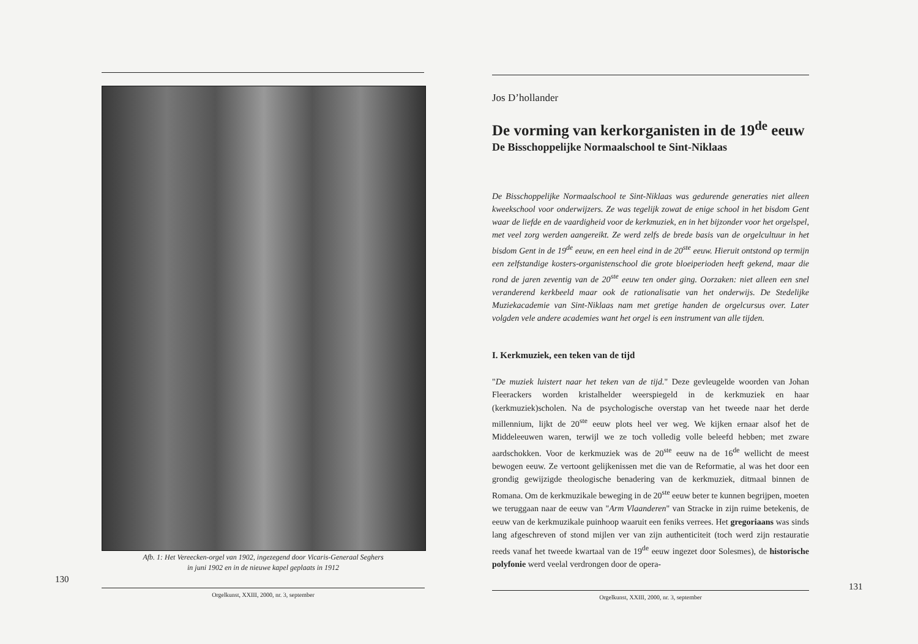Afb. 1: Het Vereecken-orgel van 1902, ingezegend door Vicaris-Generaal Seghers
in juni 1902 en in de nieuwe kapel geplaats in 1912
130
Orgelkunst, XXIII, 2000, nr. 3, september
Jos D’hollander
De vorming van kerkorganisten in de 19<sup>de</sup> eeuw
De Bisschoppelijke Normaalschool te Sint-Niklaas
De Bisschoppelijke Normaalschool te Sint-Niklaas was gedurende generaties niet alleen kweekschool voor onderwijzers. Ze was tegelijk zowat de enige school in het bisdom Gent waar de liefde en de vaardigheid voor de kerkmuziek, en in het bijzonder voor het orgelspel, met veel zorg werden aangereikt. Ze werd zelfs de brede basis van de orgelcultuur in het bisdom Gent in de 19<sup>de</sup> eeuw, en een heel eind in de 20<sup>ste</sup> eeuw. Hieruit ontstond op termijn een zelfstandige kosters-organistenschool die grote bloeiperioden heeft gekend, maar die rond de jaren zeventig van de 20<sup>ste</sup> eeuw ten onder ging. Oorzaken: niet alleen een snel veranderend kerkbeeld maar ook de rationalisatie van het onderwijs. De Stedelijke Muziekacademie van Sint-Niklaas nam met gretige handen de orgelcursus over. Later volgden vele andere academies want het orgel is een instrument van alle tijden.
I. Kerkmuziek, een teken van de tijd
"De muziek luistert naar het teken van de tijd." Deze gevleugelde woorden van Johan Fleerackers worden kristalhelder weerspiegeld in de kerkmuziek en haar (kerkmuziek)scholen. Na de psychologische overstap van het tweede naar het derde millennium, lijkt de 20<sup>ste</sup> eeuw plots heel ver weg. We kijken ernaar alsof het de Middeleeuwen waren, terwijl we ze toch volledig volle beleefd hebben; met zware aardschokken. Voor de kerkmuziek was de 20<sup>ste</sup> eeuw na de 16<sup>de</sup> wellicht de meest bewogen eeuw. Ze vertoont gelijkenissen met die van de Reformatie, al was het door een grondig gewijzigde theologische benadering van de kerkmuziek, ditmaal binnen de Romana. Om de kerkmuzikale beweging in de 20<sup>ste</sup> eeuw beter te kunnen begrijpen, moeten we teruggaan naar de eeuw van "Arm Vlaanderen" van Stracke in zijn ruime betekenis, de eeuw van de kerkmuzikale puinhoop waaruit een feniks verrees. Het gregoriaans was sinds lang afgeschreven of stond mijlen ver van zijn authenticiteit (toch werd zijn restauratie reeds vanaf het tweede kwartaal van de 19<sup>de</sup> eeuw ingezet door Solesmes), de historische polyfonie werd veelal verdrongen door de opera-
131
Orgelkunst, XXIII, 2000, nr. 3, september